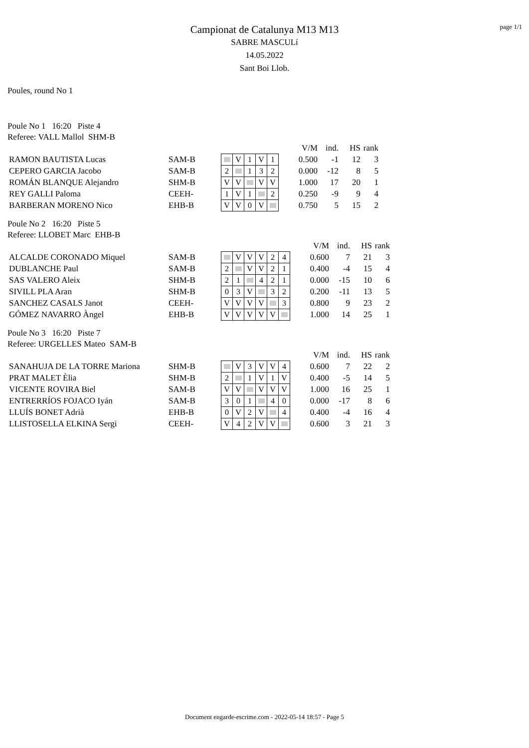page 1/1
Campionat de Catalunya M13 M13
SABRE MASCULí
14.05.2022
Sant Boi Llob.
Poules, round No 1
Poule No 1 16:20 Piste 4
Referee: VALL Mallol SHM-B
| | | | | | | | | V/M | ind. | HS | rank |
| RAMON BAUTISTA Lucas | SAM-B | | V | 1 | V | 1 | | 0.500 | -1 | 12 | 3 |
| CEPERO GARCIA Jacobo | SAM-B | 2 | | 1 | 3 | 2 | | 0.000 | -12 | 8 | 5 |
| ROMÁN BLANQUE Alejandro | SHM-B | V | V | | V | V | | 1.000 | 17 | 20 | 1 |
| REY GALLI Paloma | CEEH- | 1 | V | 1 | | 2 | | 0.250 | -9 | 9 | 4 |
| BARBERAN MORENO Nico | EHB-B | V | V | 0 | V | | | 0.750 | 5 | 15 | 2 |
Poule No 2 16:20 Piste 5
Referee: LLOBET Marc EHB-B
| | | | | | | | | | V/M | ind. | HS | rank |
| ALCALDE CORONADO Miquel | SAM-B | | V | V | V | 2 | 4 | | 0.600 | 7 | 21 | 3 |
| DUBLANCHE Paul | SAM-B | 2 | | V | V | 2 | 1 | | 0.400 | -4 | 15 | 4 |
| SAS VALERO Aleix | SHM-B | 2 | 1 | | 4 | 2 | 1 | | 0.000 | -15 | 10 | 6 |
| SIVILL PLA Aran | SHM-B | 0 | 3 | V | | 3 | 2 | | 0.200 | -11 | 13 | 5 |
| SANCHEZ CASALS Janot | CEEH- | V | V | V | V | | 3 | | 0.800 | 9 | 23 | 2 |
| GÓMEZ NAVARRO Àngel | EHB-B | V | V | V | V | V | | | 1.000 | 14 | 25 | 1 |
Poule No 3 16:20 Piste 7
Referee: URGELLES Mateo SAM-B
| | | | | | | | | | V/M | ind. | HS | rank |
| SANAHUJA DE LA TORRE Mariona | SHM-B | | V | 3 | V | V | 4 | | 0.600 | 7 | 22 | 2 |
| PRAT MALET Èlia | SHM-B | 2 | | 1 | V | 1 | V | | 0.400 | -5 | 14 | 5 |
| VICENTE ROVIRA Biel | SAM-B | V | V | | V | V | V | | 1.000 | 16 | 25 | 1 |
| ENTRERRÍOS FOJACO Iyán | SAM-B | 3 | 0 | 1 | | 4 | 0 | | 0.000 | -17 | 8 | 6 |
| LLUÍS BONET Adrià | EHB-B | 0 | V | 2 | V | | 4 | | 0.400 | -4 | 16 | 4 |
| LLISTOSELLA ELKINA Sergi | CEEH- | V | 4 | 2 | V | V | | | 0.600 | 3 | 21 | 3 |
Document engarde-escrime.com - 2022-05-14 18:57 - Page 5